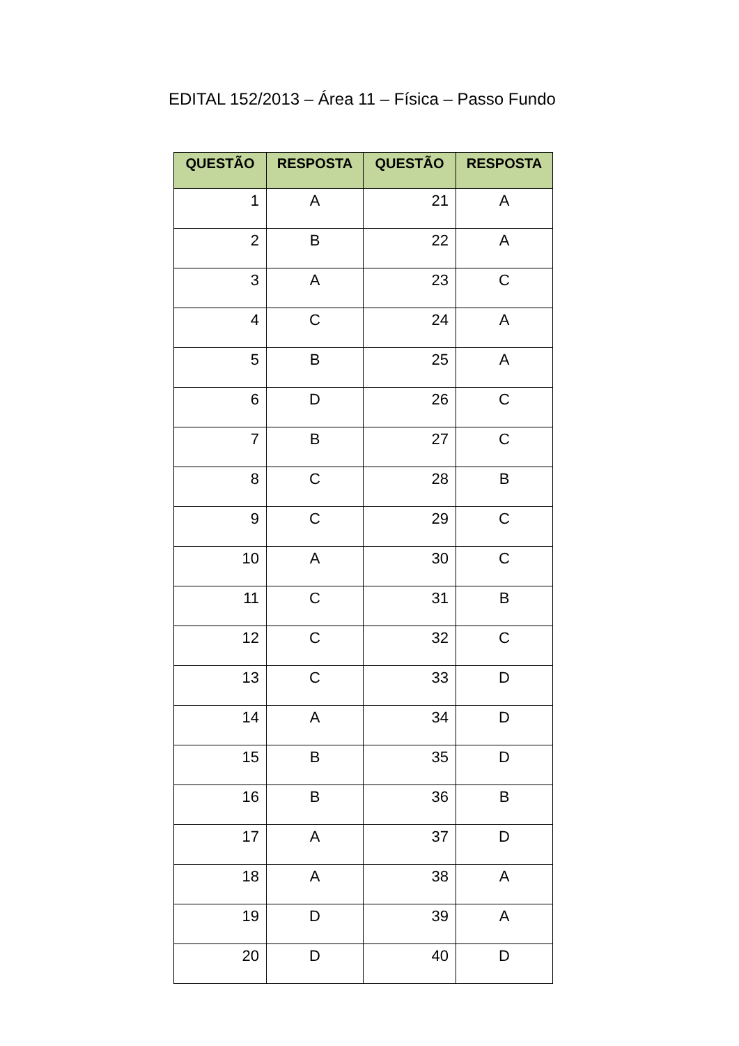EDITAL 152/2013 – Área 11 – Física – Passo Fundo
| QUESTÃO | RESPOSTA | QUESTÃO | RESPOSTA |
| --- | --- | --- | --- |
| 1 | A | 21 | A |
| 2 | B | 22 | A |
| 3 | A | 23 | C |
| 4 | C | 24 | A |
| 5 | B | 25 | A |
| 6 | D | 26 | C |
| 7 | B | 27 | C |
| 8 | C | 28 | B |
| 9 | C | 29 | C |
| 10 | A | 30 | C |
| 11 | C | 31 | B |
| 12 | C | 32 | C |
| 13 | C | 33 | D |
| 14 | A | 34 | D |
| 15 | B | 35 | D |
| 16 | B | 36 | B |
| 17 | A | 37 | D |
| 18 | A | 38 | A |
| 19 | D | 39 | A |
| 20 | D | 40 | D |